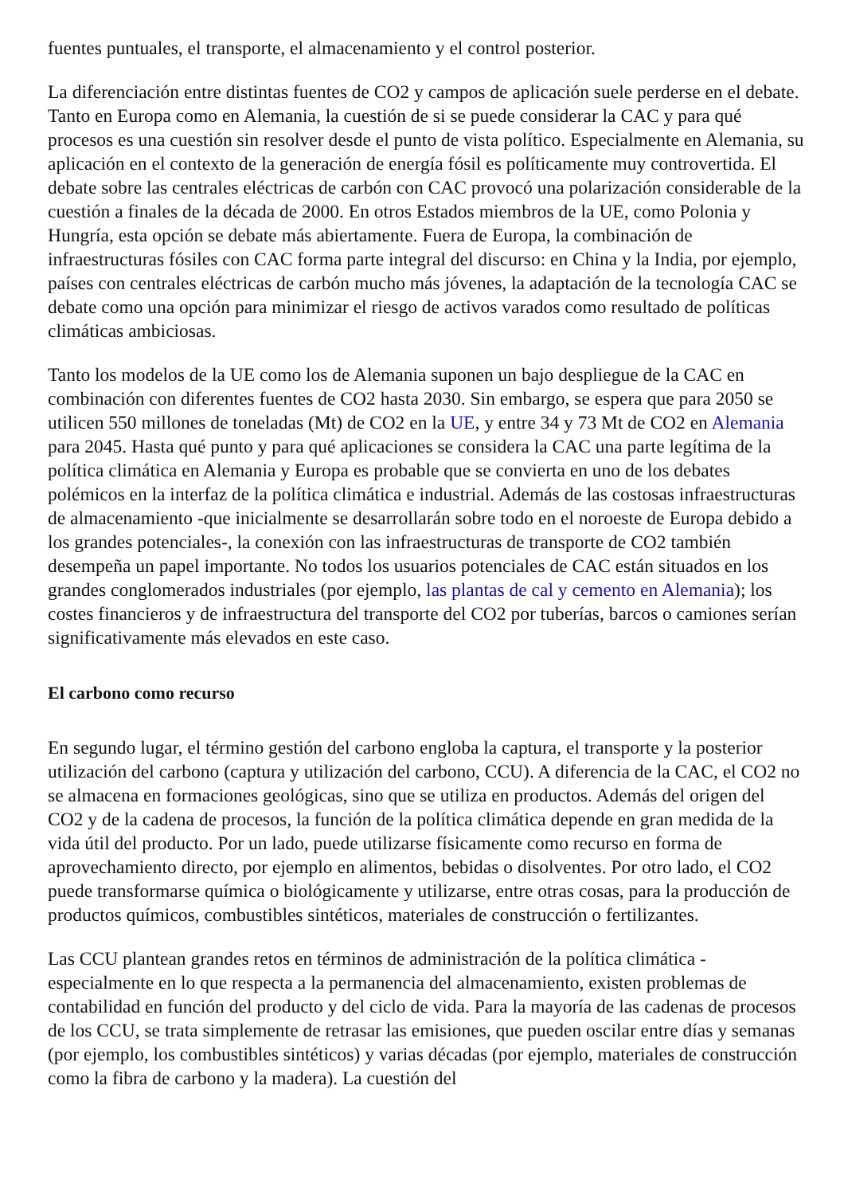fuentes puntuales, el transporte, el almacenamiento y el control posterior.
La diferenciación entre distintas fuentes de CO2 y campos de aplicación suele perderse en el debate. Tanto en Europa como en Alemania, la cuestión de si se puede considerar la CAC y para qué procesos es una cuestión sin resolver desde el punto de vista político. Especialmente en Alemania, su aplicación en el contexto de la generación de energía fósil es políticamente muy controvertida. El debate sobre las centrales eléctricas de carbón con CAC provocó una polarización considerable de la cuestión a finales de la década de 2000. En otros Estados miembros de la UE, como Polonia y Hungría, esta opción se debate más abiertamente. Fuera de Europa, la combinación de infraestructuras fósiles con CAC forma parte integral del discurso: en China y la India, por ejemplo, países con centrales eléctricas de carbón mucho más jóvenes, la adaptación de la tecnología CAC se debate como una opción para minimizar el riesgo de activos varados como resultado de políticas climáticas ambiciosas.
Tanto los modelos de la UE como los de Alemania suponen un bajo despliegue de la CAC en combinación con diferentes fuentes de CO2 hasta 2030. Sin embargo, se espera que para 2050 se utilicen 550 millones de toneladas (Mt) de CO2 en la UE, y entre 34 y 73 Mt de CO2 en Alemania para 2045. Hasta qué punto y para qué aplicaciones se considera la CAC una parte legítima de la política climática en Alemania y Europa es probable que se convierta en uno de los debates polémicos en la interfaz de la política climática e industrial. Además de las costosas infraestructuras de almacenamiento -que inicialmente se desarrollarán sobre todo en el noroeste de Europa debido a los grandes potenciales-, la conexión con las infraestructuras de transporte de CO2 también desempeña un papel importante. No todos los usuarios potenciales de CAC están situados en los grandes conglomerados industriales (por ejemplo, las plantas de cal y cemento en Alemania); los costes financieros y de infraestructura del transporte del CO2 por tuberías, barcos o camiones serían significativamente más elevados en este caso.
El carbono como recurso
En segundo lugar, el término gestión del carbono engloba la captura, el transporte y la posterior utilización del carbono (captura y utilización del carbono, CCU). A diferencia de la CAC, el CO2 no se almacena en formaciones geológicas, sino que se utiliza en productos. Además del origen del CO2 y de la cadena de procesos, la función de la política climática depende en gran medida de la vida útil del producto. Por un lado, puede utilizarse físicamente como recurso en forma de aprovechamiento directo, por ejemplo en alimentos, bebidas o disolventes. Por otro lado, el CO2 puede transformarse química o biológicamente y utilizarse, entre otras cosas, para la producción de productos químicos, combustibles sintéticos, materiales de construcción o fertilizantes.
Las CCU plantean grandes retos en términos de administración de la política climática - especialmente en lo que respecta a la permanencia del almacenamiento, existen problemas de contabilidad en función del producto y del ciclo de vida. Para la mayoría de las cadenas de procesos de los CCU, se trata simplemente de retrasar las emisiones, que pueden oscilar entre días y semanas (por ejemplo, los combustibles sintéticos) y varias décadas (por ejemplo, materiales de construcción como la fibra de carbono y la madera). La cuestión del